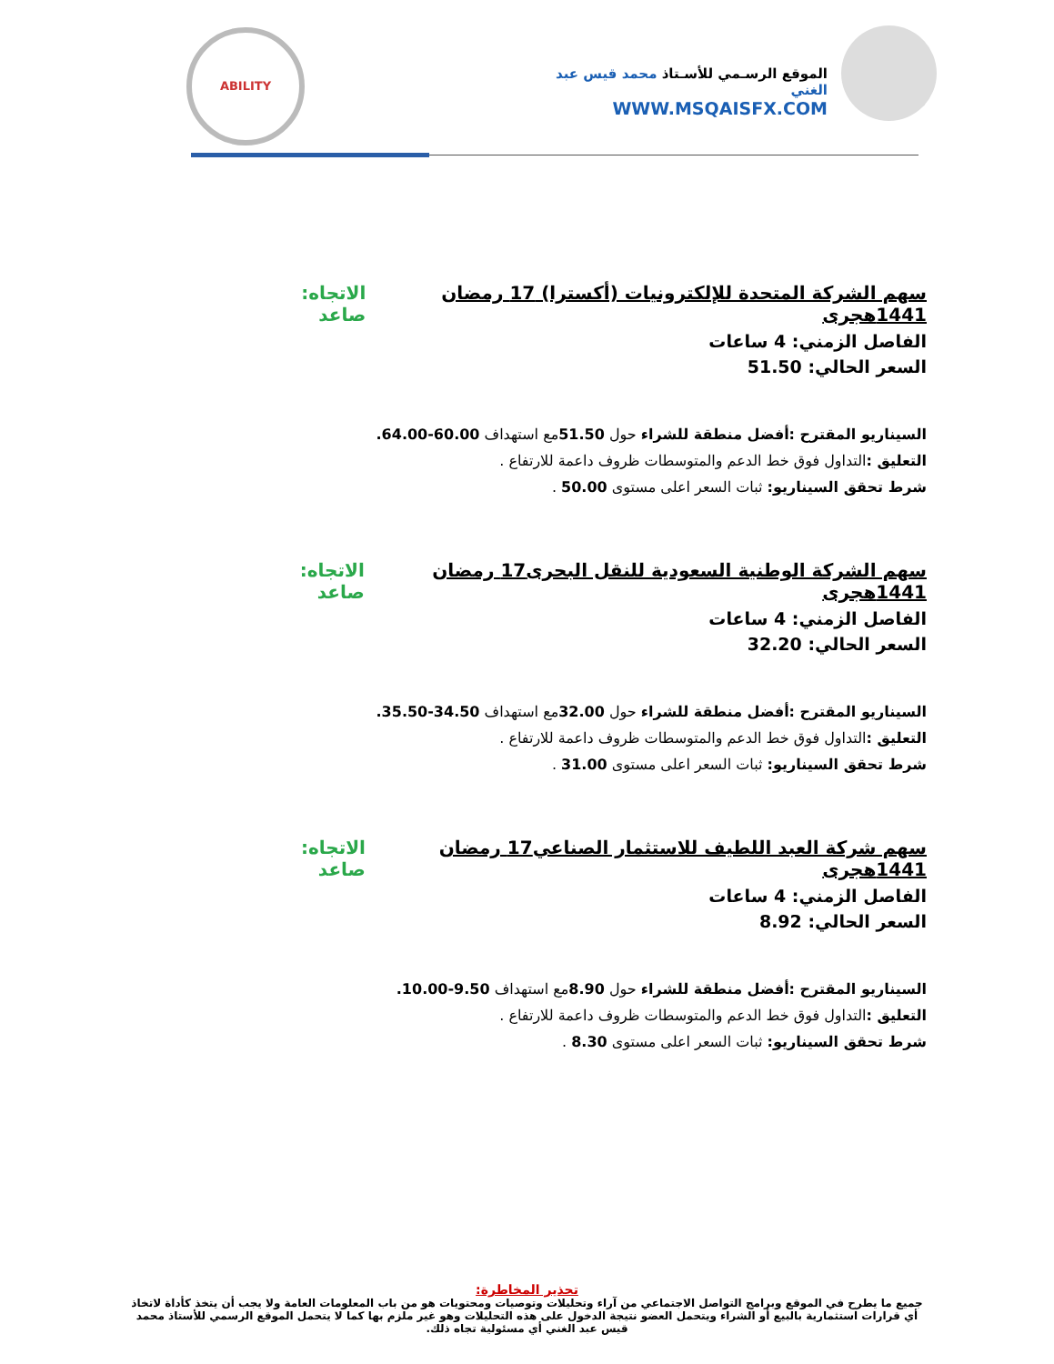الموقع الرسـمي للأسـتاذ محمد قيس عبد الغني
WWW.MSQAISFX.COM
ABILITY
سهم الشركة المتحدة للإلكترونيات (أكسترا) 17 رمضان 1441هجرى الاتجاه: صاعد
الفاصل الزمني: 4 ساعات
السعر الحالي: 51.50
السيناريو المقترح :أفضل منطقة للشراء حول 51.50مع استهداف 60.00-64.00.
التعليق : التداول فوق خط الدعم والمتوسطات ظروف داعمة للارتفاع .
شرط تحقق السيناريو: ثبات السعر اعلى مستوى 50.00 .
سهم الشركة الوطنية السعودية للنقل البحرى17 رمضان 1441هجرى الاتجاه: صاعد
الفاصل الزمني: 4 ساعات
السعر الحالي: 32.20
السيناريو المقترح :أفضل منطقة للشراء حول 32.00مع استهداف 34.50-35.50.
التعليق : التداول فوق خط الدعم والمتوسطات ظروف داعمة للارتفاع .
شرط تحقق السيناريو: ثبات السعر اعلى مستوى 31.00 .
سهم شركة العبد اللطيف للاستثمار الصناعي17 رمضان 1441هجرى الاتجاه: صاعد
الفاصل الزمني: 4 ساعات
السعر الحالي: 8.92
السيناريو المقترح :أفضل منطقة للشراء حول 8.90مع استهداف 9.50-10.00.
التعليق : التداول فوق خط الدعم والمتوسطات ظروف داعمة للارتفاع .
شرط تحقق السيناريو: ثبات السعر اعلى مستوى 8.30 .
تحذير المخاطرة:
جميع ما يطرح في الموقع وبرامج التواصل الاجتماعي من آراء وتحليلات وتوصيات ومحتويات هو من باب المعلومات العامة ولا يجب أن يتخذ كأداة لاتخاذ أي قرارات استثمارية بالبيع أو الشراء ويتحمل العضو نتيجة الدخول على هذه التحليلات وهو غير ملزم بها كما لا يتحمل الموقع الرسمي للأستاذ محمد قيس عبد الغني أي مسئولية تجاه ذلك.